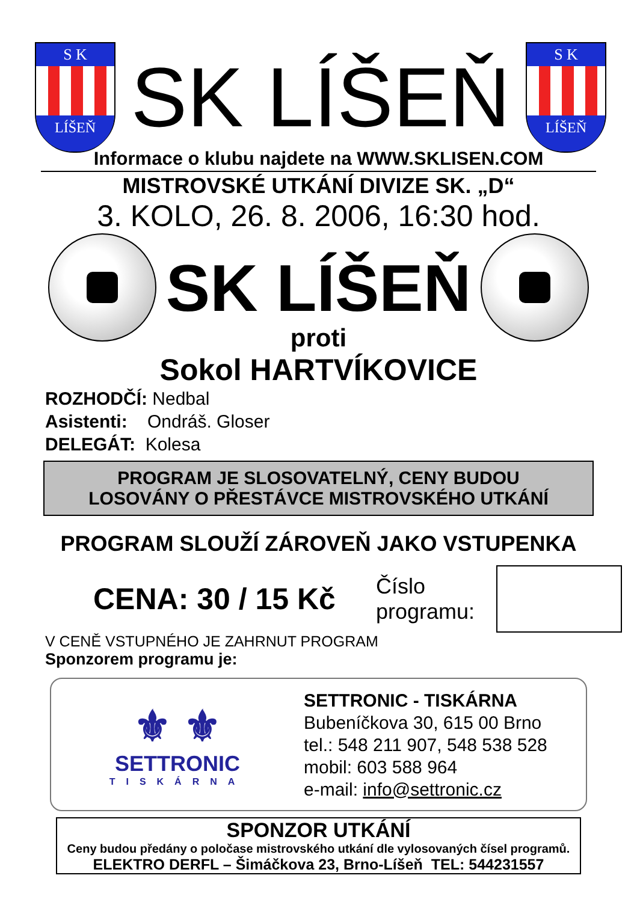S K
LÍŠEŇ
SK LÍŠEŇ
S K
LÍŠEŇ
Informace o klubu najdete na WWW.SKLISEN.COM
MISTROVSKÉ UTKÁNÍ DIVIZE SK. „D“
3. KOLO, 26. 8. 2006, 16:30 hod.
SK LÍŠEŇ
proti
Sokol HARTVÍKOVICE
ROZHODČÍ: Nedbal
Asistenti: Ondráš. Gloser
DELEGÁT: Kolesa
PROGRAM JE SLOSOVATELNÝ, CENY BUDOU
LOSOVÁNY O PŘESTÁVCE MISTROVSKÉHO UTKÁNÍ
PROGRAM SLOUŽÍ ZÁROVEŇ JAKO VSTUPENKA
CENA: 30 / 15 Kč
Číslo programu:
V CENĚ VSTUPNÉHO JE ZAHRNUT PROGRAM
Sponzorem programu je:
⚜ ⚜
SETTRONIC
TISKÁRNA
SETTRONIC - TISKÁRNA
Bubeníčkova 30, 615 00 Brno
tel.: 548 211 907, 548 538 528
mobil: 603 588 964
e-mail: info@settronic.cz
SPONZOR UTKÁNÍ
Ceny budou předány o poločase mistrovského utkání dle vylosovaných čísel programů.
ELEKTRO DERFL – Šimáčkova 23, Brno-Líšeň TEL: 544231557